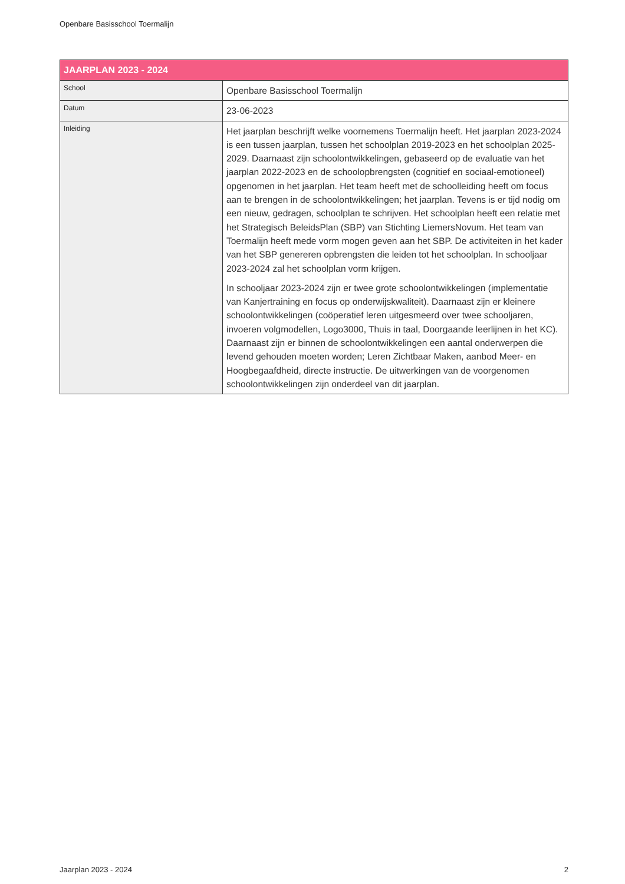Openbare Basisschool Toermalijn
| JAARPLAN 2023 - 2024 | |
| --- | --- |
| School | Openbare Basisschool Toermalijn |
| Datum | 23-06-2023 |
| Inleiding | Het jaarplan beschrijft welke voornemens Toermalijn heeft. Het jaarplan 2023-2024 is een tussen jaarplan, tussen het schoolplan 2019-2023 en het schoolplan 2025-2029. Daarnaast zijn schoolontwikkelingen, gebaseerd op de evaluatie van het jaarplan 2022-2023 en de schoolopbrengsten (cognitief en sociaal-emotioneel) opgenomen in het jaarplan. Het team heeft met de schoolleiding heeft om focus aan te brengen in de schoolontwikkelingen; het jaarplan. Tevens is er tijd nodig om een nieuw, gedragen, schoolplan te schrijven. Het schoolplan heeft een relatie met het Strategisch BeleidsPlan (SBP) van Stichting LiemersNovum. Het team van Toermalijn heeft mede vorm mogen geven aan het SBP. De activiteiten in het kader van het SBP genereren opbrengsten die leiden tot het schoolplan. In schooljaar 2023-2024 zal het schoolplan vorm krijgen. In schooljaar 2023-2024 zijn er twee grote schoolontwikkelingen (implementatie van Kanjertraining en focus op onderwijskwaliteit). Daarnaast zijn er kleinere schoolontwikkelingen (coöperatief leren uitgesmeerd over twee schooljaren, invoeren volgmodellen, Logo3000, Thuis in taal, Doorgaande leerlijnen in het KC). Daarnaast zijn er binnen de schoolontwikkelingen een aantal onderwerpen die levend gehouden moeten worden; Leren Zichtbaar Maken, aanbod Meer- en Hoogbegaafdheid, directe instructie. De uitwerkingen van de voorgenomen schoolontwikkelingen zijn onderdeel van dit jaarplan. |
Jaarplan 2023 - 2024 2